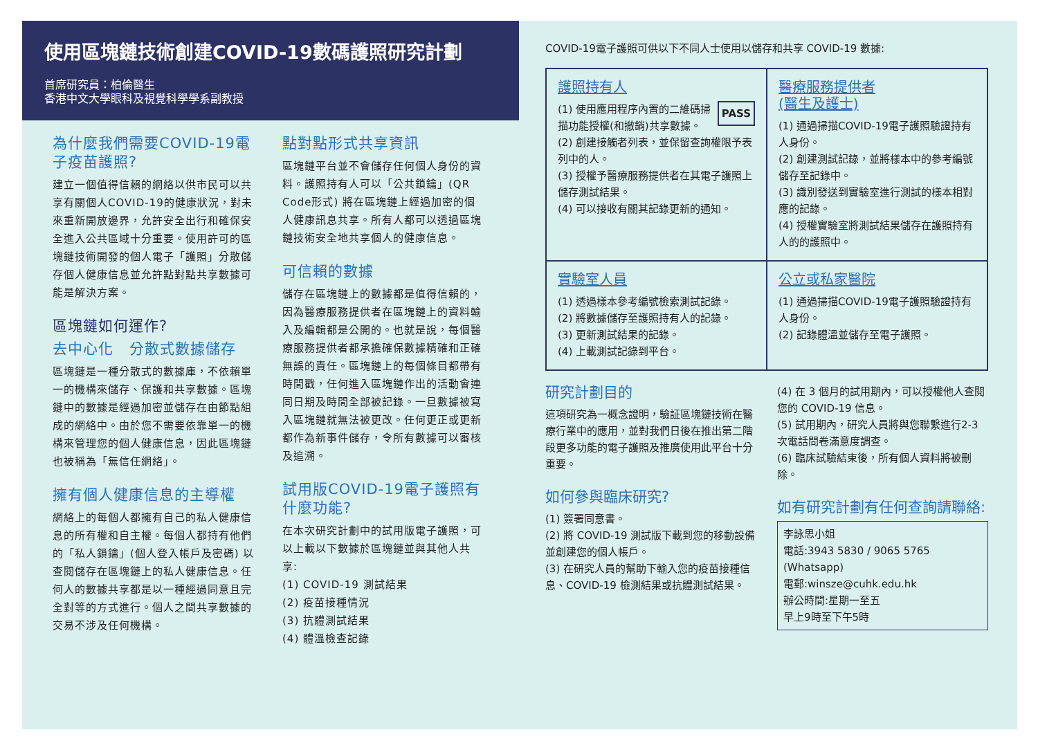使用區塊鏈技術創建COVID-19數碼護照研究計劃
首席研究員：柏倫醫生
香港中文大學眼科及視覺科學學系副教授
為什麼我們需要COVID-19電子疫苗護照?
建立一個值得信賴的網絡以供市民可以共享有關個人COVID-19的健康狀況，對未來重新開放邊界，允許安全出行和確保安全進入公共區域十分重要。使用許可的區塊鏈技術開發的個人電子「護照」分散儲存個人健康信息並允許點對點共享數據可能是解決方案。
區塊鏈如何運作?
去中心化 分散式數據儲存
區塊鏈是一種分散式的數據庫，不依賴單一的機構來儲存、保護和共享數據。區塊鏈中的數據是經過加密並儲存在由節點組成的網絡中。由於您不需要依靠單一的機構來管理您的個人健康信息，因此區塊鏈也被稱為「無信任網絡」。
擁有個人健康信息的主導權
網絡上的每個人都擁有自己的私人健康信息的所有權和自主權。每個人都持有他們的「私人鎖鑰」(個人登入帳戶及密碼) 以查閱儲存在區塊鏈上的私人健康信息。任何人的數據共享都是以一種經過同意且完全對等的方式進行。個人之間共享數據的交易不涉及任何機構。
點對點形式共享資訊
區塊鏈平台並不會儲存任何個人身份的資料。護照持有人可以「公共鎖鑰」(QR Code形式) 將在區塊鏈上經過加密的個人健康訊息共享。所有人都可以透過區塊鏈技術安全地共享個人的健康信息。
可信賴的數據
儲存在區塊鏈上的數據都是值得信賴的，因為醫療服務提供者在區塊鏈上的資料輸入及編輯都是公開的。也就是說，每個醫療服務提供者都承擔確保數據精確和正確無誤的責任。區塊鏈上的每個條目都帶有時間戳，任何進入區塊鏈作出的活動會連同日期及時間全部被記錄。一旦數據被寫入區塊鏈就無法被更改。任何更正或更新都作為新事件儲存，令所有數據可以審核及追溯。
試用版COVID-19電子護照有什麼功能?
在本次研究計劃中的試用版電子護照，可以上載以下數據於區塊鏈並與其他人共享:
(1) COVID-19 測試結果
(2) 疫苗接種情況
(3) 抗體測試結果
(4) 體溫檢查記錄
COVID-19電子護照可供以下不同人士使用以儲存和共享 COVID-19 數據:
護照持有人
PASS (1) 使用應用程序內置的二維碼掃描功能授權(和撤銷)共享數據。
(2) 創建接觸者列表，並保留查詢權限予表列中的人。
(3) 授權予醫療服務提供者在其電子護照上儲存測試結果。
(4) 可以接收有關其記錄更新的通知。
醫療服務提供者
(醫生及護士)
(1) 通過掃描COVID-19電子護照驗證持有人身份。
(2) 創建測試記錄，並將樣本中的參考編號儲存至記錄中。
(3) 識別發送到實驗室進行測試的樣本相對應的記錄。
(4) 授權實驗室將測試結果儲存在護照持有人的的護照中。
實驗室人員
(1) 透過樣本參考編號檢索測試記錄。
(2) 將數據儲存至護照持有人的記錄。
(3) 更新測試結果的記錄。
(4) 上載測試記錄到平台。
公立或私家醫院
(1) 通過掃描COVID-19電子護照驗證持有人身份。
(2) 記錄體溫並儲存至電子護照。
研究計劃目的
這項研究為一概念證明，驗証區塊鏈技術在醫療行業中的應用，並對我們日後在推出第二階段更多功能的電子護照及推廣使用此平台十分重要。
如何參與臨床研究?
(1) 簽署同意書。
(2) 將 COVID-19 測試版下載到您的移動設備並創建您的個人帳戶。
(3) 在研究人員的幫助下輸入您的疫苗接種信息、COVID-19 檢測結果或抗體測試結果。
(4) 在 3 個月的試用期內，可以授權他人查閱您的 COVID-19 信息。
(5) 試用期內，研究人員將與您聯繫進行2-3次電話問卷滿意度調查。
(6) 臨床試驗結束後，所有個人資料將被刪除。
如有研究計劃有任何查詢請聯絡:
李詠思小姐
電話:3943 5830 / 9065 5765 (Whatsapp)
電郵:winsze@cuhk.edu.hk
辦公時間:星期一至五
早上9時至下午5時